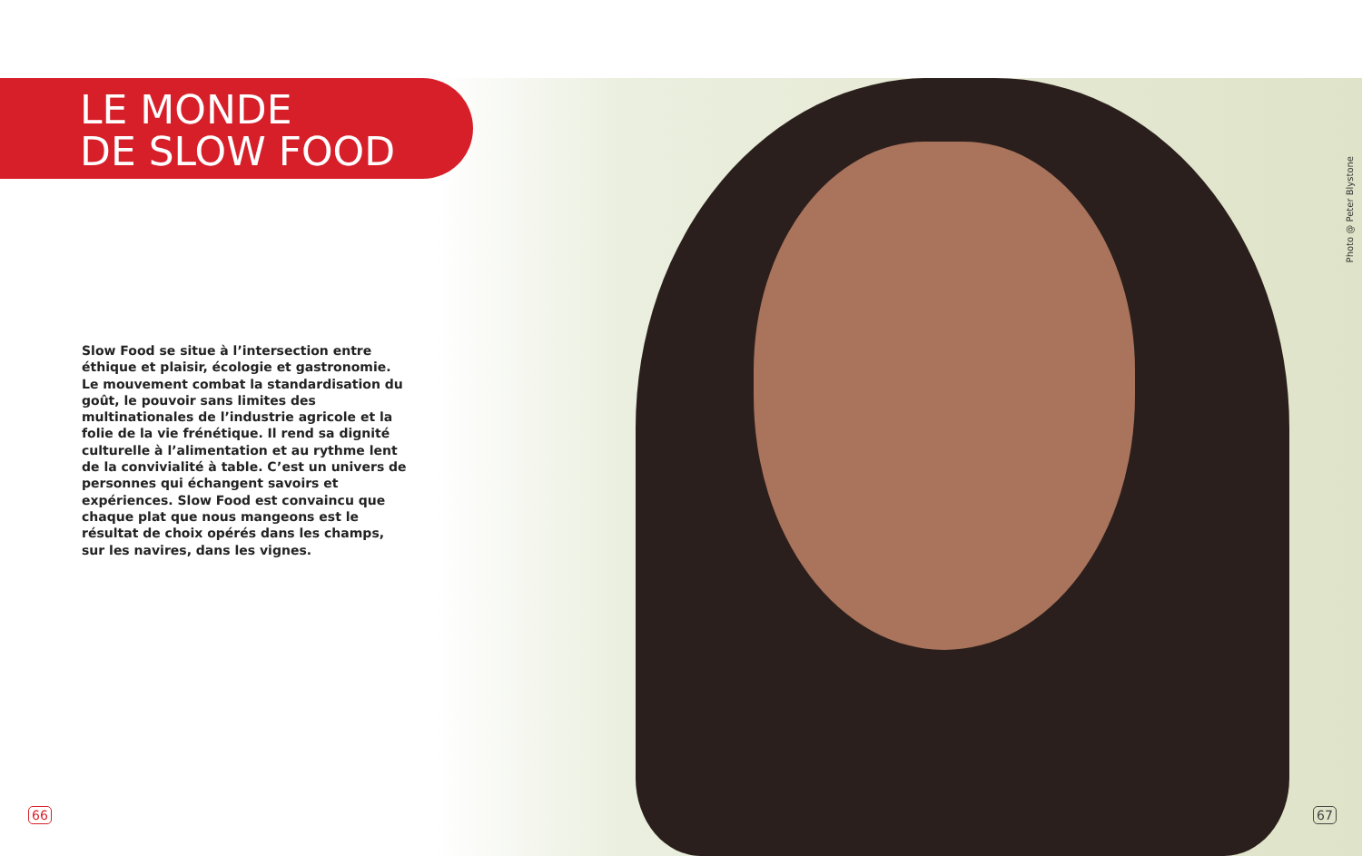LE MONDE
DE SLOW FOOD
Slow Food se situe à l’intersection entre éthique et plaisir, écologie et gastronomie. Le mouvement combat la standardisation du goût, le pouvoir sans limites des multinationales de l’industrie agricole et la folie de la vie frénétique. Il rend sa dignité culturelle à l’alimentation et au rythme lent de la convivialité à table. C’est un univers de personnes qui échangent savoirs et expériences. Slow Food est convaincu que chaque plat que nous mangeons est le résultat de choix opérés dans les champs, sur les navires, dans les vignes.
66 67
Photo @ Peter Blystone